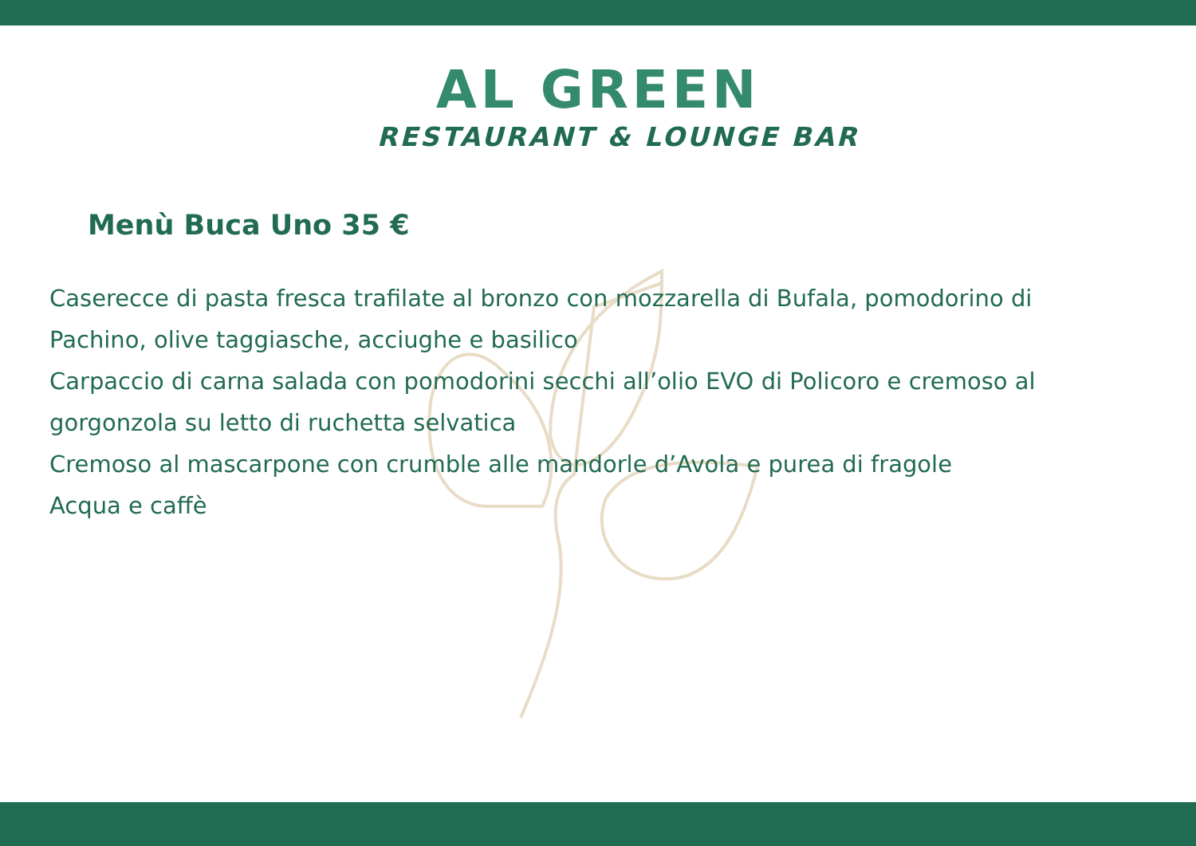AL GREEN
RESTAURANT & LOUNGE BAR
Menù Buca Uno 35 €
Caserecce di pasta fresca trafilate al bronzo con mozzarella di Bufala, pomodorino di Pachino, olive taggiasche, acciughe e basilico
Carpaccio di carna salada con pomodorini secchi all’olio EVO di Policoro e cremoso al gorgonzola su letto di ruchetta selvatica
Cremoso al mascarpone con crumble alle mandorle d’Avola e purea di fragole
Acqua e caffè